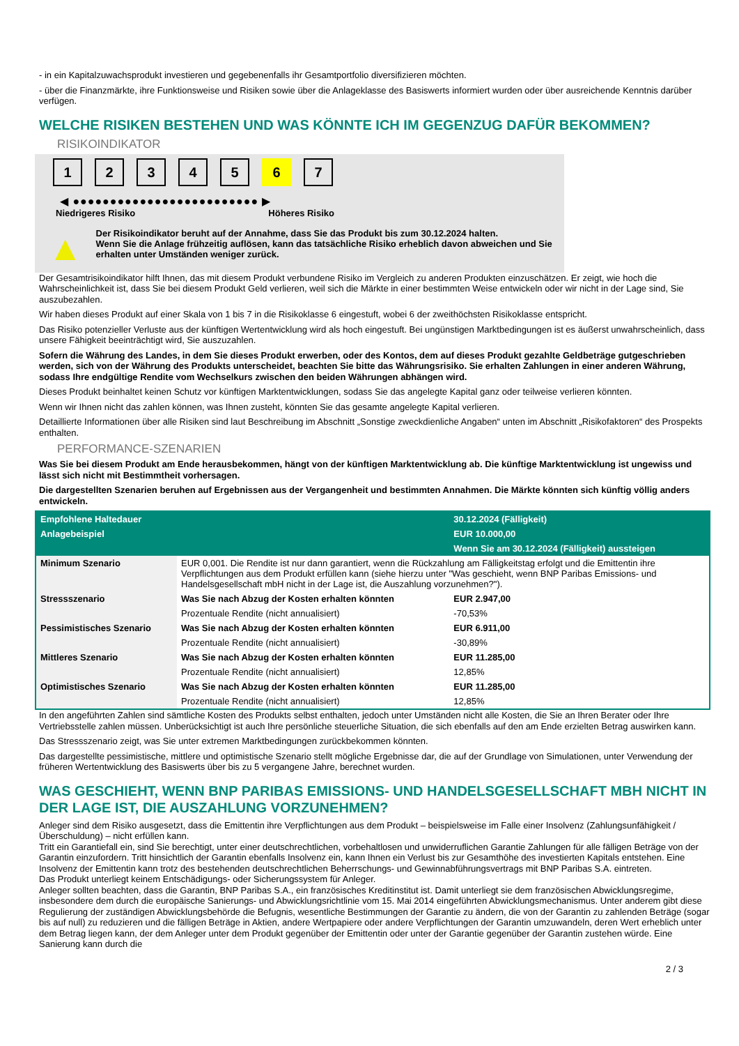- in ein Kapitalzuwachsprodukt investieren und gegebenenfalls ihr Gesamtportfolio diversifizieren möchten.
- über die Finanzmärkte, ihre Funktionsweise und Risiken sowie über die Anlageklasse des Basiswerts informiert wurden oder über ausreichende Kenntnis darüber verfügen.
WELCHE RISIKEN BESTEHEN UND WAS KÖNNTE ICH IM GEGENZUG DAFÜR BEKOMMEN?
RISIKOINDIKATOR
1 2 3 4 5 6 7
◀ ●●●●●●●●●●●●●●●●●●●●●●●●● ▶
Niedrigeres Risiko Höheres Risiko
▲
Der Risikoindikator beruht auf der Annahme, dass Sie das Produkt bis zum 30.12.2024 halten.
Wenn Sie die Anlage frühzeitig auflösen, kann das tatsächliche Risiko erheblich davon abweichen und Sie erhalten unter Umständen weniger zurück.
Der Gesamtrisikoindikator hilft Ihnen, das mit diesem Produkt verbundene Risiko im Vergleich zu anderen Produkten einzuschätzen. Er zeigt, wie hoch die Wahrscheinlichkeit ist, dass Sie bei diesem Produkt Geld verlieren, weil sich die Märkte in einer bestimmten Weise entwickeln oder wir nicht in der Lage sind, Sie auszubezahlen.
Wir haben dieses Produkt auf einer Skala von 1 bis 7 in die Risikoklasse 6 eingestuft, wobei 6 der zweithöchsten Risikoklasse entspricht.
Das Risiko potenzieller Verluste aus der künftigen Wertentwicklung wird als hoch eingestuft. Bei ungünstigen Marktbedingungen ist es äußerst unwahrscheinlich, dass unsere Fähigkeit beeinträchtigt wird, Sie auszuzahlen.
Sofern die Währung des Landes, in dem Sie dieses Produkt erwerben, oder des Kontos, dem auf dieses Produkt gezahlte Geldbeträge gutgeschrieben werden, sich von der Währung des Produkts unterscheidet, beachten Sie bitte das Währungsrisiko. Sie erhalten Zahlungen in einer anderen Währung, sodass Ihre endgültige Rendite vom Wechselkurs zwischen den beiden Währungen abhängen wird.
Dieses Produkt beinhaltet keinen Schutz vor künftigen Marktentwicklungen, sodass Sie das angelegte Kapital ganz oder teilweise verlieren könnten.
Wenn wir Ihnen nicht das zahlen können, was Ihnen zusteht, könnten Sie das gesamte angelegte Kapital verlieren.
Detaillierte Informationen über alle Risiken sind laut Beschreibung im Abschnitt „Sonstige zweckdienliche Angaben“ unten im Abschnitt „Risikofaktoren“ des Prospekts enthalten.
PERFORMANCE-SZENARIEN
Was Sie bei diesem Produkt am Ende herausbekommen, hängt von der künftigen Marktentwicklung ab. Die künftige Marktentwicklung ist ungewiss und lässt sich nicht mit Bestimmtheit vorhersagen.
Die dargestellten Szenarien beruhen auf Ergebnissen aus der Vergangenheit und bestimmten Annahmen. Die Märkte könnten sich künftig völlig anders entwickeln.
| Empfohlene Haltedauer | | 30.12.2024 (Fälligkeit) |
| --- | --- | --- |
| Anlagebeispiel | | EUR 10.000,00 |
| | | Wenn Sie am 30.12.2024 (Fälligkeit) aussteigen |
| Minimum Szenario | EUR 0,001. Die Rendite ist nur dann garantiert, wenn die Rückzahlung am Fälligkeitstag erfolgt und die Emittentin ihre Verpflichtungen aus dem Produkt erfüllen kann (siehe hierzu unter "Was geschieht, wenn BNP Paribas Emissions- und Handelsgesellschaft mbH nicht in der Lage ist, die Auszahlung vorzunehmen?"). | |
| Stressszenario | Was Sie nach Abzug der Kosten erhalten könnten | EUR 2.947,00 |
| | Prozentuale Rendite (nicht annualisiert) | -70,53% |
| Pessimistisches Szenario | Was Sie nach Abzug der Kosten erhalten könnten | EUR 6.911,00 |
| | Prozentuale Rendite (nicht annualisiert) | -30,89% |
| Mittleres Szenario | Was Sie nach Abzug der Kosten erhalten könnten | EUR 11.285,00 |
| | Prozentuale Rendite (nicht annualisiert) | 12,85% |
| Optimistisches Szenario | Was Sie nach Abzug der Kosten erhalten könnten | EUR 11.285,00 |
| | Prozentuale Rendite (nicht annualisiert) | 12,85% |
In den angeführten Zahlen sind sämtliche Kosten des Produkts selbst enthalten, jedoch unter Umständen nicht alle Kosten, die Sie an Ihren Berater oder Ihre Vertriebsstelle zahlen müssen. Unberücksichtigt ist auch Ihre persönliche steuerliche Situation, die sich ebenfalls auf den am Ende erzielten Betrag auswirken kann.
Das Stressszenario zeigt, was Sie unter extremen Marktbedingungen zurückbekommen könnten.
Das dargestellte pessimistische, mittlere und optimistische Szenario stellt mögliche Ergebnisse dar, die auf der Grundlage von Simulationen, unter Verwendung der früheren Wertentwicklung des Basiswerts über bis zu 5 vergangene Jahre, berechnet wurden.
WAS GESCHIEHT, WENN BNP PARIBAS EMISSIONS- UND HANDELSGESELLSCHAFT MBH NICHT IN DER LAGE IST, DIE AUSZAHLUNG VORZUNEHMEN?
Anleger sind dem Risiko ausgesetzt, dass die Emittentin ihre Verpflichtungen aus dem Produkt – beispielsweise im Falle einer Insolvenz (Zahlungsunfähigkeit / Überschuldung) – nicht erfüllen kann.
Tritt ein Garantiefall ein, sind Sie berechtigt, unter einer deutschrechtlichen, vorbehaltlosen und unwiderruflichen Garantie Zahlungen für alle fälligen Beträge von der Garantin einzufordern. Tritt hinsichtlich der Garantin ebenfalls Insolvenz ein, kann Ihnen ein Verlust bis zur Gesamthöhe des investierten Kapitals entstehen. Eine Insolvenz der Emittentin kann trotz des bestehenden deutschrechtlichen Beherrschungs- und Gewinnabführungsvertrags mit BNP Paribas S.A. eintreten.
Das Produkt unterliegt keinem Entschädigungs- oder Sicherungssystem für Anleger.
Anleger sollten beachten, dass die Garantin, BNP Paribas S.A., ein französisches Kreditinstitut ist. Damit unterliegt sie dem französischen Abwicklungsregime, insbesondere dem durch die europäische Sanierungs- und Abwicklungsrichtlinie vom 15. Mai 2014 eingeführten Abwicklungsmechanismus. Unter anderem gibt diese Regulierung der zuständigen Abwicklungsbehörde die Befugnis, wesentliche Bestimmungen der Garantie zu ändern, die von der Garantin zu zahlenden Beträge (sogar bis auf null) zu reduzieren und die fälligen Beträge in Aktien, andere Wertpapiere oder andere Verpflichtungen der Garantin umzuwandeln, deren Wert erheblich unter dem Betrag liegen kann, der dem Anleger unter dem Produkt gegenüber der Emittentin oder unter der Garantie gegenüber der Garantin zustehen würde. Eine Sanierung kann durch die
2 / 3